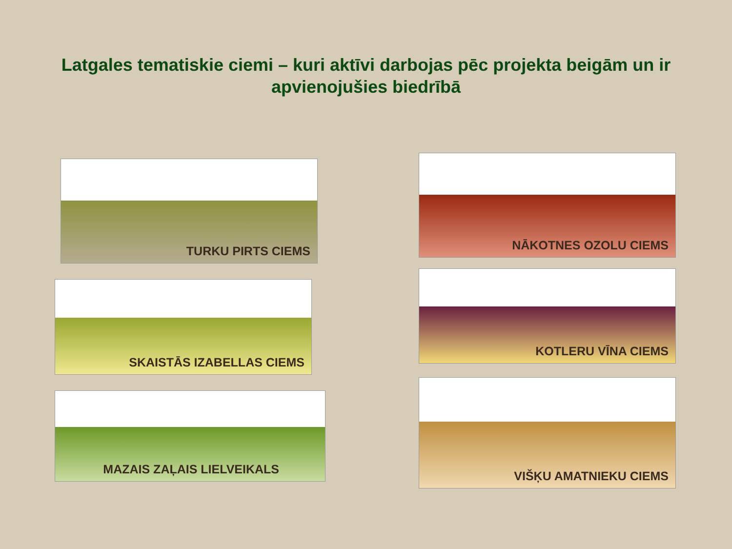Latgales tematiskie ciemi – kuri aktīvi darbojas pēc projekta beigām un ir apvienojušies biedrībā
TURKU PIRTS CIEMS
SKAISTĀS IZABELLAS CIEMS
MAZAIS ZAĻAIS LIELVEIKALS
NĀKOTNES OZOLU CIEMS
KOTLERU VĪNA CIEMS
VIŠĶU AMATNIEKU CIEMS